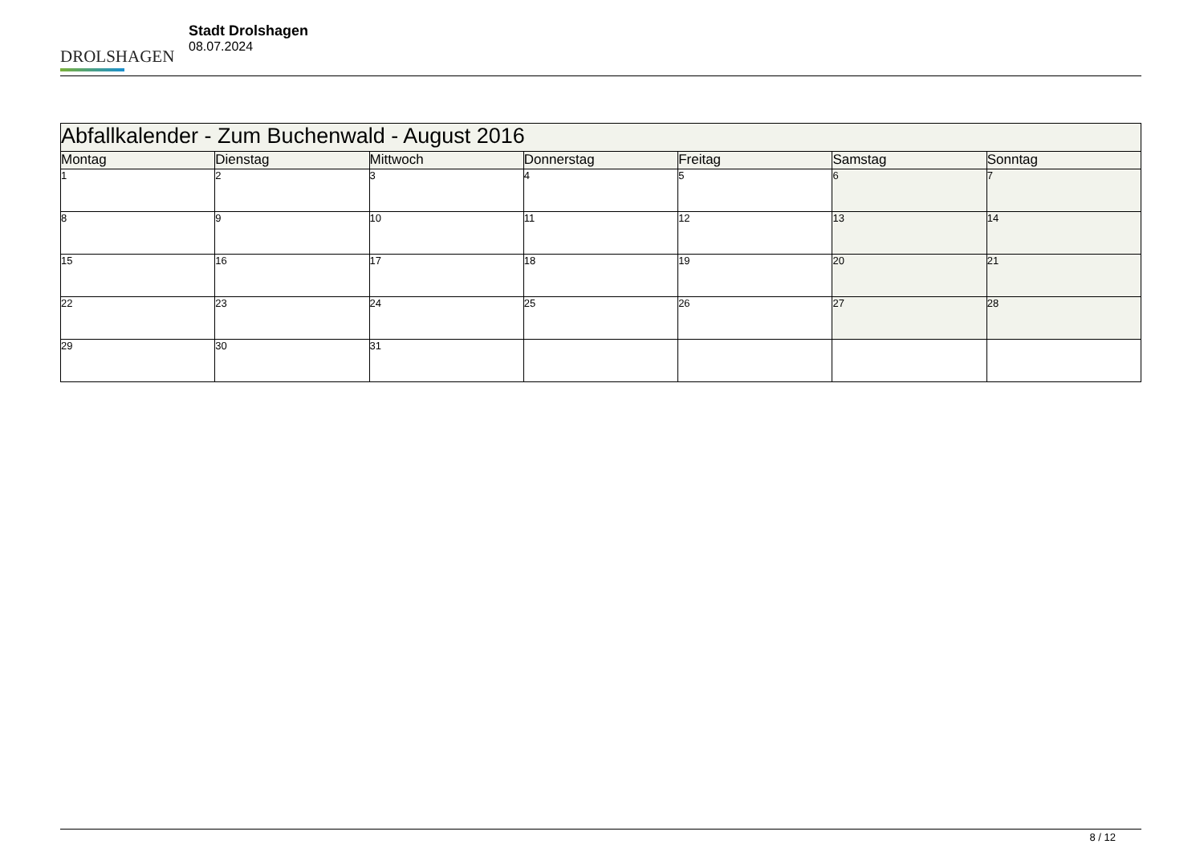DROLSHAGEN
Stadt Drolshagen
08.07.2024
| Abfallkalender - Zum Buchenwald - August 2016 | | | | | | |
| --- | --- | --- | --- | --- | --- | --- |
| Montag | Dienstag | Mittwoch | Donnerstag | Freitag | Samstag | Sonntag |
| 1 | 2 | 3 | 4 | 5 | 6 | 7 |
| 8 | 9 | 10 | 11 | 12 | 13 | 14 |
| 15 | 16 | 17 | 18 | 19 | 20 | 21 |
| 22 | 23 | 24 | 25 | 26 | 27 | 28 |
| 29 | 30 | 31 | | | | |
8 / 12